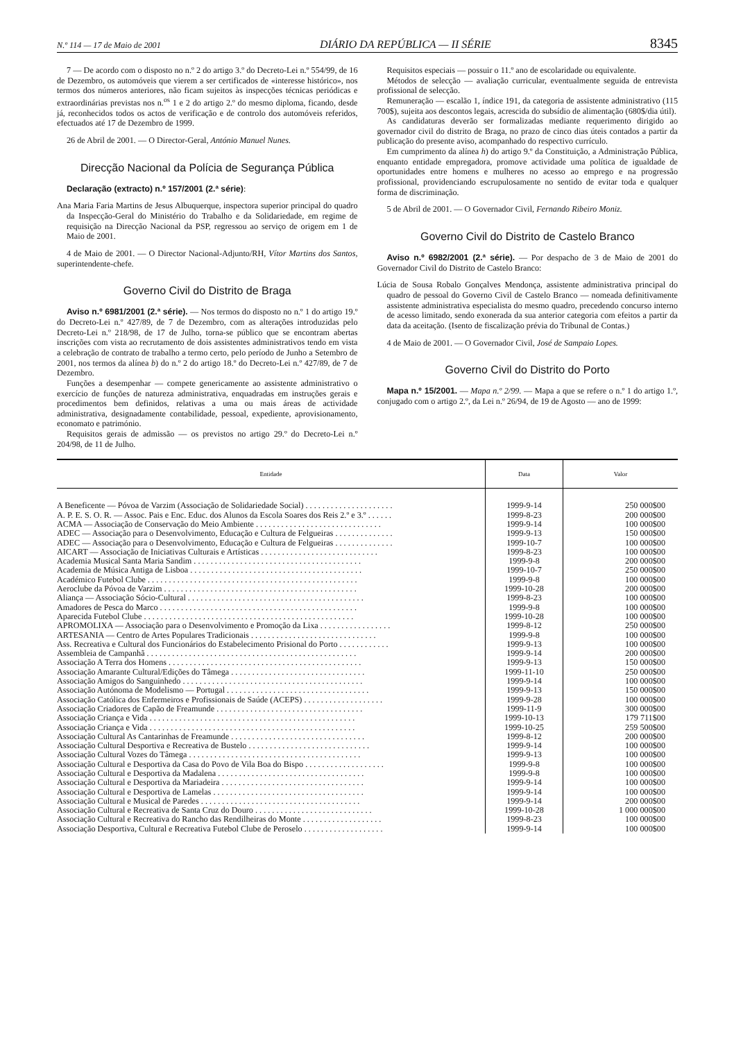N.º 114 — 17 de Maio de 2001 DIÁRIO DA REPÚBLICA — II SÉRIE 8345
7 — De acordo com o disposto no n.º 2 do artigo 3.º do Decreto-Lei n.º 554/99, de 16 de Dezembro, os automóveis que vierem a ser certificados de «interesse histórico», nos termos dos números anteriores, não ficam sujeitos às inspecções técnicas periódicas e extraordinárias previstas nos n.<sup>os</sup> 1 e 2 do artigo 2.º do mesmo diploma, ficando, desde já, reconhecidos todos os actos de verificação e de controlo dos automóveis referidos, efectuados até 17 de Dezembro de 1999.
26 de Abril de 2001. — O Director-Geral, António Manuel Nunes.
Direcção Nacional da Polícia de Segurança Pública
Declaração (extracto) n.º 157/2001 (2.ª série):
Ana Maria Faria Martins de Jesus Albuquerque, inspectora superior principal do quadro da Inspecção-Geral do Ministério do Trabalho e da Solidariedade, em regime de requisição na Direcção Nacional da PSP, regressou ao serviço de origem em 1 de Maio de 2001.
4 de Maio de 2001. — O Director Nacional-Adjunto/RH, Vítor Martins dos Santos, superintendente-chefe.
Governo Civil do Distrito de Braga
Aviso n.º 6981/2001 (2.ª série). — Nos termos do disposto no n.º 1 do artigo 19.º do Decreto-Lei n.º 427/89, de 7 de Dezembro, com as alterações introduzidas pelo Decreto-Lei n.º 218/98, de 17 de Julho, torna-se público que se encontram abertas inscrições com vista ao recrutamento de dois assistentes administrativos tendo em vista a celebração de contrato de trabalho a termo certo, pelo período de Junho a Setembro de 2001, nos termos da alínea b) do n.º 2 do artigo 18.º do Decreto-Lei n.º 427/89, de 7 de Dezembro.
Funções a desempenhar — compete genericamente ao assistente administrativo o exercício de funções de natureza administrativa, enquadradas em instruções gerais e procedimentos bem definidos, relativas a uma ou mais áreas de actividade administrativa, designadamente contabilidade, pessoal, expediente, aprovisionamento, economato e património.
Requisitos gerais de admissão — os previstos no artigo 29.º do Decreto-Lei n.º 204/98, de 11 de Julho.
Requisitos especiais — possuir o 11.º ano de escolaridade ou equivalente.
Métodos de selecção — avaliação curricular, eventualmente seguida de entrevista profissional de selecção.
Remuneração — escalão 1, índice 191, da categoria de assistente administrativo (115 700$), sujeita aos descontos legais, acrescida do subsídio de alimentação (680$/dia útil).
As candidaturas deverão ser formalizadas mediante requerimento dirigido ao governador civil do distrito de Braga, no prazo de cinco dias úteis contados a partir da publicação do presente aviso, acompanhado do respectivo currículo.
Em cumprimento da alínea h) do artigo 9.º da Constituição, a Administração Pública, enquanto entidade empregadora, promove actividade uma política de igualdade de oportunidades entre homens e mulheres no acesso ao emprego e na progressão profissional, providenciando escrupulosamente no sentido de evitar toda e qualquer forma de discriminação.
5 de Abril de 2001. — O Governador Civil, Fernando Ribeiro Moniz.
Governo Civil do Distrito de Castelo Branco
Aviso n.º 6982/2001 (2.ª série). — Por despacho de 3 de Maio de 2001 do Governador Civil do Distrito de Castelo Branco:
Lúcia de Sousa Robalo Gonçalves Mendonça, assistente administrativa principal do quadro de pessoal do Governo Civil de Castelo Branco — nomeada definitivamente assistente administrativa especialista do mesmo quadro, precedendo concurso interno de acesso limitado, sendo exonerada da sua anterior categoria com efeitos a partir da data da aceitação. (Isento de fiscalização prévia do Tribunal de Contas.)
4 de Maio de 2001. — O Governador Civil, José de Sampaio Lopes.
Governo Civil do Distrito do Porto
Mapa n.º 15/2001. — Mapa n.º 2/99. — Mapa a que se refere o n.º 1 do artigo 1.º, conjugado com o artigo 2.º, da Lei n.º 26/94, de 19 de Agosto — ano de 1999:
| Entidade | Data | Valor |
| --- | --- | --- |
| A Beneficente — Póvoa de Varzim (Associação de Solidariedade Social) . . . . . . . . . . . . . . . . . . . . . | 1999-9-14 | 250 000$00 |
| A. P. E. S. O. R. — Assoc. Pais e Enc. Educ. dos Alunos da Escola Soares dos Reis 2.º e 3.º . . . . . . | 1999-8-23 | 200 000$00 |
| ACMA — Associação de Conservação do Meio Ambiente . . . . . . . . . . . . . . . . . . . . . . . . . . . . . . | 1999-9-14 | 100 000$00 |
| ADEC — Associação para o Desenvolvimento, Educação e Cultura de Felgueiras . . . . . . . . . . . . . . | 1999-9-13 | 150 000$00 |
| ADEC — Associação para o Desenvolvimento, Educação e Cultura de Felgueiras . . . . . . . . . . . . . . | 1999-10-7 | 100 000$00 |
| AICART — Associação de Iniciativas Culturais e Artísticas . . . . . . . . . . . . . . . . . . . . . . . . . . . . | 1999-8-23 | 100 000$00 |
| Academia Musical Santa Maria Sandim . . . . . . . . . . . . . . . . . . . . . . . . . . . . . . . . . . . . . . . . | 1999-9-8 | 200 000$00 |
| Academia de Música Antiga de Lisboa . . . . . . . . . . . . . . . . . . . . . . . . . . . . . . . . . . . . . . . . . | 1999-10-7 | 250 000$00 |
| Académico Futebol Clube . . . . . . . . . . . . . . . . . . . . . . . . . . . . . . . . . . . . . . . . . . . . . . . . . . | 1999-9-8 | 100 000$00 |
| Aeroclube da Póvoa de Varzim . . . . . . . . . . . . . . . . . . . . . . . . . . . . . . . . . . . . . . . . . . . . . . | 1999-10-28 | 200 000$00 |
| Aliança — Associação Sócio-Cultural . . . . . . . . . . . . . . . . . . . . . . . . . . . . . . . . . . . . . . . . . . | 1999-8-23 | 100 000$00 |
| Amadores de Pesca do Marco . . . . . . . . . . . . . . . . . . . . . . . . . . . . . . . . . . . . . . . . . . . . . . . | 1999-9-8 | 100 000$00 |
| Aparecida Futebol Clube . . . . . . . . . . . . . . . . . . . . . . . . . . . . . . . . . . . . . . . . . . . . . . . . . . | 1999-10-28 | 100 000$00 |
| APROMOLIXA — Associação para o Desenvolvimento e Promoção da Lixa . . . . . . . . . . . . . . . . . | 1999-8-12 | 250 000$00 |
| ARTESANIA — Centro de Artes Populares Tradicionais . . . . . . . . . . . . . . . . . . . . . . . . . . . . . . | 1999-9-8 | 100 000$00 |
| Ass. Recreativa e Cultural dos Funcionários do Estabelecimento Prisional do Porto . . . . . . . . . . . . | 1999-9-13 | 100 000$00 |
| Assembleia de Campanhã . . . . . . . . . . . . . . . . . . . . . . . . . . . . . . . . . . . . . . . . . . . . . . . . . . | 1999-9-14 | 200 000$00 |
| Associação A Terra dos Homens . . . . . . . . . . . . . . . . . . . . . . . . . . . . . . . . . . . . . . . . . . . . . . | 1999-9-13 | 150 000$00 |
| Associação Amarante Cultural/Edições do Tâmega . . . . . . . . . . . . . . . . . . . . . . . . . . . . . . . . | 1999-11-10 | 250 000$00 |
| Associação Amigos do Sanguinhedo . . . . . . . . . . . . . . . . . . . . . . . . . . . . . . . . . . . . . . . . . . . | 1999-9-14 | 100 000$00 |
| Associação Autónoma de Modelismo — Portugal . . . . . . . . . . . . . . . . . . . . . . . . . . . . . . . . . . | 1999-9-13 | 150 000$00 |
| Associação Católica dos Enfermeiros e Profissionais de Saúde (ACEPS) . . . . . . . . . . . . . . . . . . . | 1999-9-28 | 100 000$00 |
| Associação Criadores de Capão de Freamunde . . . . . . . . . . . . . . . . . . . . . . . . . . . . . . . . . . . | 1999-11-9 | 300 000$00 |
| Associação Criança e Vida . . . . . . . . . . . . . . . . . . . . . . . . . . . . . . . . . . . . . . . . . . . . . . . . . | 1999-10-13 | 179 711$00 |
| Associação Criança e Vida . . . . . . . . . . . . . . . . . . . . . . . . . . . . . . . . . . . . . . . . . . . . . . . . . | 1999-10-25 | 259 500$00 |
| Associação Cultural As Cantarinhas de Freamunde . . . . . . . . . . . . . . . . . . . . . . . . . . . . . . . . | 1999-8-12 | 200 000$00 |
| Associação Cultural Desportiva e Recreativa de Bustelo . . . . . . . . . . . . . . . . . . . . . . . . . . . . . | 1999-9-14 | 100 000$00 |
| Associação Cultural Vozes do Tâmega . . . . . . . . . . . . . . . . . . . . . . . . . . . . . . . . . . . . . . . . . | 1999-9-13 | 100 000$00 |
| Associação Cultural e Desportiva da Casa do Povo de Vila Boa do Bispo . . . . . . . . . . . . . . . . . . . | 1999-9-8 | 100 000$00 |
| Associação Cultural e Desportiva da Madalena . . . . . . . . . . . . . . . . . . . . . . . . . . . . . . . . . . . | 1999-9-8 | 100 000$00 |
| Associação Cultural e Desportiva da Mariadeira . . . . . . . . . . . . . . . . . . . . . . . . . . . . . . . . . . | 1999-9-14 | 100 000$00 |
| Associação Cultural e Desportiva de Lamelas . . . . . . . . . . . . . . . . . . . . . . . . . . . . . . . . . . . . | 1999-9-14 | 100 000$00 |
| Associação Cultural e Musical de Paredes . . . . . . . . . . . . . . . . . . . . . . . . . . . . . . . . . . . . . . | 1999-9-14 | 200 000$00 |
| Associação Cultural e Recreativa de Santa Cruz do Douro . . . . . . . . . . . . . . . . . . . . . . . . . . . . | 1999-10-28 | 1 000 000$00 |
| Associação Cultural e Recreativa do Rancho das Rendilheiras do Monte . . . . . . . . . . . . . . . . . . . | 1999-8-23 | 100 000$00 |
| Associação Desportiva, Cultural e Recreativa Futebol Clube de Peroselo . . . . . . . . . . . . . . . . . . . | 1999-9-14 | 100 000$00 |